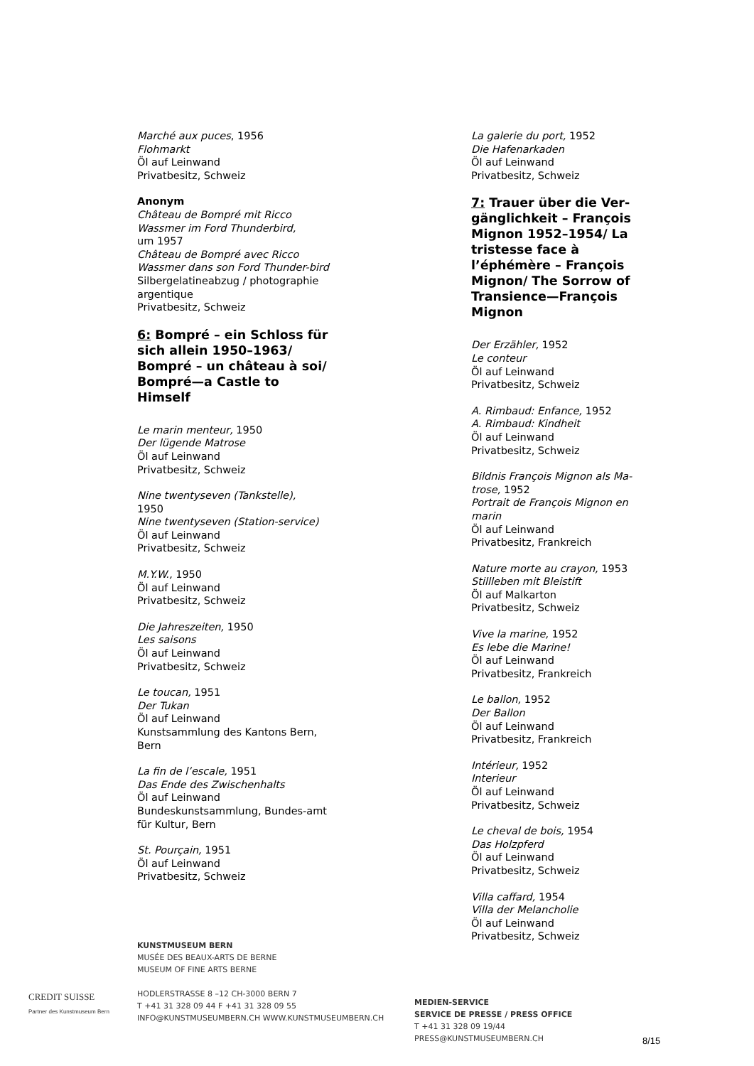Marché aux puces, 1956
Flohmarkt
Öl auf Leinwand
Privatbesitz, Schweiz
Anonym
Château de Bompré mit Ricco Wassmer im Ford Thunderbird,
um 1957
Château de Bompré avec Ricco Wassmer dans son Ford Thunder-bird
Silbergelatineabzug / photographie argentique
Privatbesitz, Schweiz
6: Bompré – ein Schloss für sich allein 1950–1963/ Bompré – un château à soi/ Bompré—a Castle to Himself
Le marin menteur, 1950
Der lügende Matrose
Öl auf Leinwand
Privatbesitz, Schweiz
Nine twentyseven (Tankstelle),
1950
Nine twentyseven (Station-service)
Öl auf Leinwand
Privatbesitz, Schweiz
M.Y.W., 1950
Öl auf Leinwand
Privatbesitz, Schweiz
Die Jahreszeiten, 1950
Les saisons
Öl auf Leinwand
Privatbesitz, Schweiz
Le toucan, 1951
Der Tukan
Öl auf Leinwand
Kunstsammlung des Kantons Bern, Bern
La fin de l’escale, 1951
Das Ende des Zwischenhalts
Öl auf Leinwand
Bundeskunstsammlung, Bundes-amt für Kultur, Bern
St. Pourçain, 1951
Öl auf Leinwand
Privatbesitz, Schweiz
La galerie du port, 1952
Die Hafenarkaden
Öl auf Leinwand
Privatbesitz, Schweiz
7: Trauer über die Ver-gänglichkeit – François Mignon 1952–1954/ La tristesse face à l’éphémère – François Mignon/ The Sorrow of Transience—François Mignon
Der Erzähler, 1952
Le conteur
Öl auf Leinwand
Privatbesitz, Schweiz
A. Rimbaud: Enfance, 1952
A. Rimbaud: Kindheit
Öl auf Leinwand
Privatbesitz, Schweiz
Bildnis François Mignon als Ma-trose, 1952
Portrait de François Mignon en marin
Öl auf Leinwand
Privatbesitz, Frankreich
Nature morte au crayon, 1953
Stillleben mit Bleistift
Öl auf Malkarton
Privatbesitz, Schweiz
Vive la marine, 1952
Es lebe die Marine!
Öl auf Leinwand
Privatbesitz, Frankreich
Le ballon, 1952
Der Ballon
Öl auf Leinwand
Privatbesitz, Frankreich
Intérieur, 1952
Interieur
Öl auf Leinwand
Privatbesitz, Schweiz
Le cheval de bois, 1954
Das Holzpferd
Öl auf Leinwand
Privatbesitz, Schweiz
Villa caffard, 1954
Villa der Melancholie
Öl auf Leinwand
Privatbesitz, Schweiz
CREDIT SUISSE
Partner des Kunstmuseum Bern
KUNSTMUSEUM BERN
MUSÉE DES BEAUX-ARTS DE BERNE
MUSEUM OF FINE ARTS BERNE
HODLERSTRASSE 8 –12 CH-3000 BERN 7
T +41 31 328 09 44 F +41 31 328 09 55
INFO@KUNSTMUSEUMBERN.CH WWW.KUNSTMUSEUMBERN.CH
MEDIEN-SERVICE
SERVICE DE PRESSE / PRESS OFFICE
T +41 31 328 09 19/44
PRESS@KUNSTMUSEUMBERN.CH
8/15